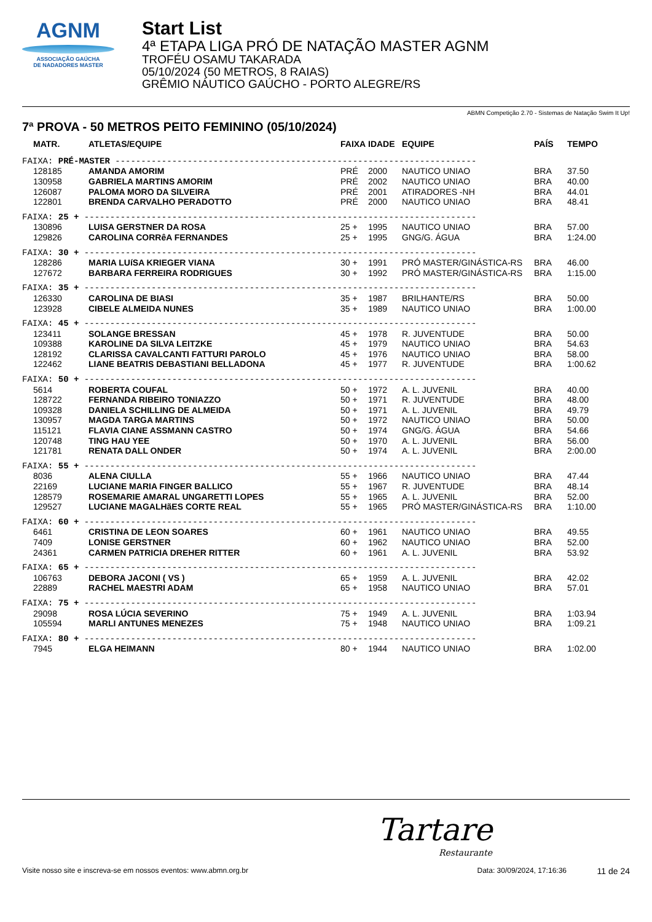AGNM
ASSOCIAÇÃO GAÚCHA
DE NADADORES MASTER
Start List
4ª ETAPA LIGA PRÓ DE NATAÇÃO MASTER AGNM
TROFÉU OSAMU TAKARADA
05/10/2024 (50 METROS, 8 RAIAS)
GRÊMIO NÁUTICO GAÚCHO - PORTO ALEGRE/RS
ABMN Competição 2.70 - Sistemas de Natação Swim It Up!
7ª PROVA - 50 METROS PEITO FEMININO (05/10/2024)
| MATR. | ATLETAS/EQUIPE | FAIXA | IDADE | EQUIPE | PAÍS | TEMPO |
| --- | --- | --- | --- | --- | --- | --- |
| FAIXA: PRÉ-MASTER ---------------------------------------------------------------------- | | | | | | |
| 128185 | AMANDA AMORIM | PRÉ | 2000 | NAUTICO UNIAO | BRA | 37.50 |
| 130958 | GABRIELA MARTINS AMORIM | PRÉ | 2002 | NAUTICO UNIAO | BRA | 40.00 |
| 126087 | PALOMA MORO DA SILVEIRA | PRÉ | 2001 | ATIRADORES -NH | BRA | 44.01 |
| 122801 | BRENDA CARVALHO PERADOTTO | PRÉ | 2000 | NAUTICO UNIAO | BRA | 48.41 |
| FAIXA: 25 + ---------------------------------------------------------------------------- | | | | | | |
| 130896 | LUISA GERSTNER DA ROSA | 25 + | 1995 | NAUTICO UNIAO | BRA | 57.00 |
| 129826 | CAROLINA CORRêA FERNANDES | 25 + | 1995 | GNG/G. ÁGUA | BRA | 1:24.00 |
| FAIXA: 30 + ---------------------------------------------------------------------------- | | | | | | |
| 128286 | MARIA LUíSA KRIEGER VIANA | 30 + | 1991 | PRÓ MASTER/GINÁSTICA-RS | BRA | 46.00 |
| 127672 | BARBARA FERREIRA RODRIGUES | 30 + | 1992 | PRÓ MASTER/GINÁSTICA-RS | BRA | 1:15.00 |
| FAIXA: 35 + ---------------------------------------------------------------------------- | | | | | | |
| 126330 | CAROLINA DE BIASI | 35 + | 1987 | BRILHANTE/RS | BRA | 50.00 |
| 123928 | CIBELE ALMEIDA NUNES | 35 + | 1989 | NAUTICO UNIAO | BRA | 1:00.00 |
| FAIXA: 45 + ---------------------------------------------------------------------------- | | | | | | |
| 123411 | SOLANGE BRESSAN | 45 + | 1978 | R. JUVENTUDE | BRA | 50.00 |
| 109388 | KAROLINE DA SILVA LEITZKE | 45 + | 1979 | NAUTICO UNIAO | BRA | 54.63 |
| 128192 | CLARISSA CAVALCANTI FATTURI PAROLO | 45 + | 1976 | NAUTICO UNIAO | BRA | 58.00 |
| 122462 | LIANE BEATRIS DEBASTIANI BELLADONA | 45 + | 1977 | R. JUVENTUDE | BRA | 1:00.62 |
| FAIXA: 50 + ---------------------------------------------------------------------------- | | | | | | |
| 5614 | ROBERTA COUFAL | 50 + | 1972 | A. L. JUVENIL | BRA | 40.00 |
| 128722 | FERNANDA RIBEIRO TONIAZZO | 50 + | 1971 | R. JUVENTUDE | BRA | 48.00 |
| 109328 | DANIELA SCHILLING DE ALMEIDA | 50 + | 1971 | A. L. JUVENIL | BRA | 49.79 |
| 130957 | MAGDA TARGA MARTINS | 50 + | 1972 | NAUTICO UNIAO | BRA | 50.00 |
| 115121 | FLAVIA CIANE ASSMANN CASTRO | 50 + | 1974 | GNG/G. ÁGUA | BRA | 54.66 |
| 120748 | TING HAU YEE | 50 + | 1970 | A. L. JUVENIL | BRA | 56.00 |
| 121781 | RENATA DALL ONDER | 50 + | 1974 | A. L. JUVENIL | BRA | 2:00.00 |
| FAIXA: 55 + ---------------------------------------------------------------------------- | | | | | | |
| 8036 | ALENA CIULLA | 55 + | 1966 | NAUTICO UNIAO | BRA | 47.44 |
| 22169 | LUCIANE MARIA FINGER BALLICO | 55 + | 1967 | R. JUVENTUDE | BRA | 48.14 |
| 128579 | ROSEMARIE AMARAL UNGARETTI LOPES | 55 + | 1965 | A. L. JUVENIL | BRA | 52.00 |
| 129527 | LUCIANE MAGALHãES CORTE REAL | 55 + | 1965 | PRÓ MASTER/GINÁSTICA-RS | BRA | 1:10.00 |
| FAIXA: 60 + ---------------------------------------------------------------------------- | | | | | | |
| 6461 | CRISTINA DE LEON SOARES | 60 + | 1961 | NAUTICO UNIAO | BRA | 49.55 |
| 7409 | LONISE GERSTNER | 60 + | 1962 | NAUTICO UNIAO | BRA | 52.00 |
| 24361 | CARMEN PATRICIA DREHER RITTER | 60 + | 1961 | A. L. JUVENIL | BRA | 53.92 |
| FAIXA: 65 + ---------------------------------------------------------------------------- | | | | | | |
| 106763 | DEBORA JACONI ( VS ) | 65 + | 1959 | A. L. JUVENIL | BRA | 42.02 |
| 22889 | RACHEL MAESTRI ADAM | 65 + | 1958 | NAUTICO UNIAO | BRA | 57.01 |
| FAIXA: 75 + ---------------------------------------------------------------------------- | | | | | | |
| 29098 | ROSA LÚCIA SEVERINO | 75 + | 1949 | A. L. JUVENIL | BRA | 1:03.94 |
| 105594 | MARLI ANTUNES MENEZES | 75 + | 1948 | NAUTICO UNIAO | BRA | 1:09.21 |
| FAIXA: 80 + ---------------------------------------------------------------------------- | | | | | | |
| 7945 | ELGA HEIMANN | 80 + | 1944 | NAUTICO UNIAO | BRA | 1:02.00 |
Tartare
Restaurante
Visite nosso site e inscreva-se em nossos eventos: www.abmn.org.br Data: 30/09/2024, 17:16:36 11 de 24